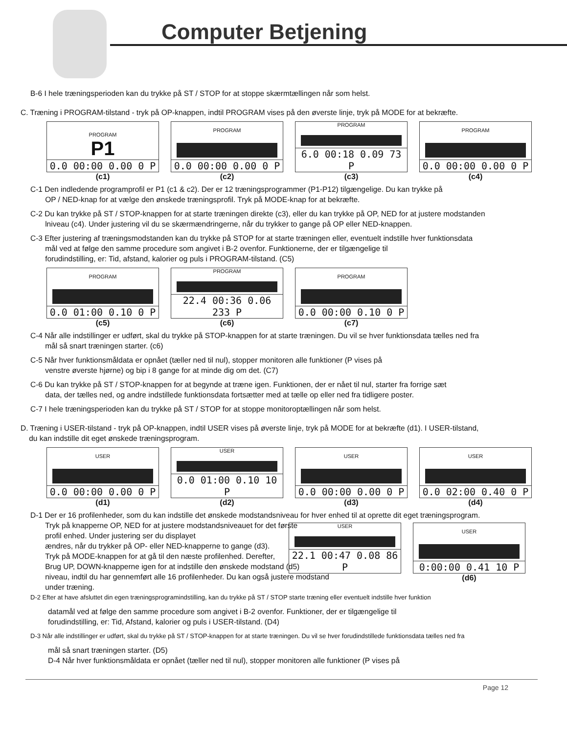Computer Betjening
B-6 I hele træningsperioden kan du trykke på ST / STOP for at stoppe skærmtællingen når som helst.
C. Træning i PROGRAM-tilstand - tryk på OP-knappen, indtil PROGRAM vises på den øverste linje, tryk på MODE for at bekræfte.
PROGRAM
P1
0.0 00:00 0.00 0 P
(c1)
PROGRAM
0.0 00:00 0.00 0 P
(c2)
PROGRAM
6.0 00:18 0.09 73 P
(c3)
PROGRAM
0.0 00:00 0.00 0 P
(c4)
C-1 Den indledende programprofil er P1 (c1 & c2). Der er 12 træningsprogrammer (P1-P12) tilgængelige. Du kan trykke på
OP / NED-knap for at vælge den ønskede træningsprofil. Tryk på MODE-knap for at bekræfte.
C-2 Du kan trykke på ST / STOP-knappen for at starte træningen direkte (c3), eller du kan trykke på OP, NED for at justere modstanden
lniveau (c4). Under justering vil du se skærmændringerne, når du trykker to gange på OP eller NED-knappen.
C-3 Efter justering af træningsmodstanden kan du trykke på STOP for at starte træningen eller, eventuelt indstille hver funktionsdata
mål ved at følge den samme procedure som angivet i B-2 ovenfor. Funktionerne, der er tilgængelige til
forudindstilling, er: Tid, afstand, kalorier og puls i PROGRAM-tilstand. (C5)
PROGRAM
0.0 01:00 0.10 0 P
(c5)
PROGRAM
22.4 00:36 0.06 233 P
(c6)
PROGRAM
0.0 00:00 0.10 0 P
(c7)
C-4 Når alle indstillinger er udført, skal du trykke på STOP-knappen for at starte træningen. Du vil se hver funktionsdata tælles ned fra
mål så snart træningen starter. (c6)
C-5 Når hver funktionsmåldata er opnået (tæller ned til nul), stopper monitoren alle funktioner (P vises på
venstre øverste hjørne) og bip i 8 gange for at minde dig om det. (C7)
C-6 Du kan trykke på ST / STOP-knappen for at begynde at træne igen. Funktionen, der er nået til nul, starter fra forrige sæt
data, der tælles ned, og andre indstillede funktionsdata fortsætter med at tælle op eller ned fra tidligere poster.
C-7 I hele træningsperioden kan du trykke på ST / STOP for at stoppe monitoroptællingen når som helst.
D. Træning i USER-tilstand - tryk på OP-knappen, indtil USER vises på øverste linje, tryk på MODE for at bekræfte (d1). I USER-tilstand,
du kan indstille dit eget ønskede træningsprogram.
USER
0.0 00:00 0.00 0 P
(d1)
USER
0.0 01:00 0.10 10 P
(d2)
USER
0.0 00:00 0.00 0 P
(d3)
USER
0.0 02:00 0.40 0 P
(d4)
D-1 Der er 16 profilenheder, som du kan indstille det ønskede modstandsniveau for hver enhed til at oprette dit eget træningsprogram.
Tryk på knapperne OP, NED for at justere modstandsniveauet for det første
profil enhed. Under justering ser du displayet
ændres, når du trykker på OP- eller NED-knapperne to gange (d3).
Tryk på MODE-knappen for at gå til den næste profilenhed. Derefter,
Brug UP, DOWN-knapperne igen for at indstille den ønskede modstand (d5)
niveau, indtil du har gennemført alle 16 profilenheder. Du kan også justere modstand
under træning.
USER
22.1 00:47 0.08 86 P
USER
0:00:00 0.41 10 P
(d6)
D-2 Efter at have afsluttet din egen træningsprogramindstilling, kan du trykke på ST / STOP starte træning eller eventuelt indstille hver funktion
datamål ved at følge den samme procedure som angivet i B-2 ovenfor. Funktioner, der er tilgængelige til
forudindstilling, er: Tid, Afstand, kalorier og puls i USER-tilstand. (D4)
D-3 Når alle indstillinger er udført, skal du trykke på ST / STOP-knappen for at starte træningen. Du vil se hver forudindstillede funktionsdata tælles ned fra
mål så snart træningen starter. (D5)
D-4 Når hver funktionsmåldata er opnået (tæller ned til nul), stopper monitoren alle funktioner (P vises på
Page 12